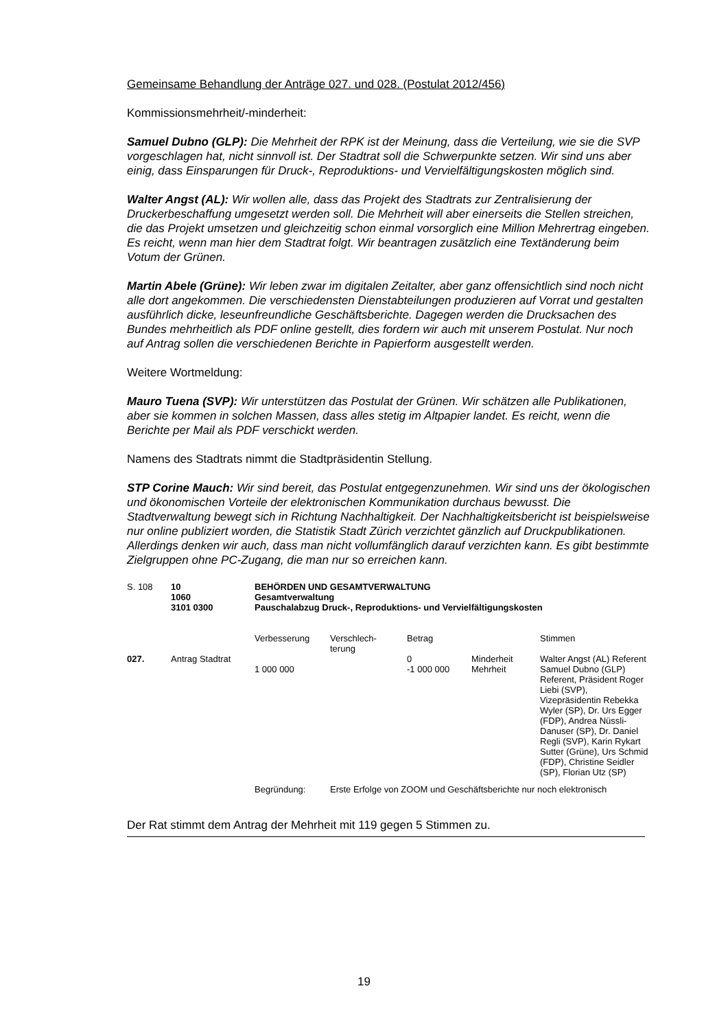Gemeinsame Behandlung der Anträge 027. und 028. (Postulat 2012/456)
Kommissionsmehrheit/-minderheit:
Samuel Dubno (GLP): Die Mehrheit der RPK ist der Meinung, dass die Verteilung, wie sie die SVP vorgeschlagen hat, nicht sinnvoll ist. Der Stadtrat soll die Schwerpunkte setzen. Wir sind uns aber einig, dass Einsparungen für Druck-, Reproduktions- und Vervielfältigungskosten möglich sind.
Walter Angst (AL): Wir wollen alle, dass das Projekt des Stadtrats zur Zentralisierung der Druckerbeschaffung umgesetzt werden soll. Die Mehrheit will aber einerseits die Stellen streichen, die das Projekt umsetzen und gleichzeitig schon einmal vorsorglich eine Million Mehrertrag eingeben. Es reicht, wenn man hier dem Stadtrat folgt. Wir beantragen zusätzlich eine Textänderung beim Votum der Grünen.
Martin Abele (Grüne): Wir leben zwar im digitalen Zeitalter, aber ganz offensichtlich sind noch nicht alle dort angekommen. Die verschiedensten Dienstabteilungen produzieren auf Vorrat und gestalten ausführlich dicke, leseunfreundliche Geschäftsberichte. Dagegen werden die Drucksachen des Bundes mehrheitlich als PDF online gestellt, dies fordern wir auch mit unserem Postulat. Nur noch auf Antrag sollen die verschiedenen Berichte in Papierform ausgestellt werden.
Weitere Wortmeldung:
Mauro Tuena (SVP): Wir unterstützen das Postulat der Grünen. Wir schätzen alle Publikationen, aber sie kommen in solchen Massen, dass alles stetig im Altpapier landet. Es reicht, wenn die Berichte per Mail als PDF verschickt werden.
Namens des Stadtrats nimmt die Stadtpräsidentin Stellung.
STP Corine Mauch: Wir sind bereit, das Postulat entgegenzunehmen. Wir sind uns der ökologischen und ökonomischen Vorteile der elektronischen Kommunikation durchaus bewusst. Die Stadtverwaltung bewegt sich in Richtung Nachhaltigkeit. Der Nachhaltigkeitsbericht ist beispielsweise nur online publiziert worden, die Statistik Stadt Zürich verzichtet gänzlich auf Druckpublikationen. Allerdings denken wir auch, dass man nicht vollumfänglich darauf verzichten kann. Es gibt bestimmte Zielgruppen ohne PC-Zugang, die man nur so erreichen kann.
| S. 108 | 10 1060 3101 0300 | BEHÖRDEN UND GESAMTVERWALTUNG Gesamtverwaltung Pauschalabzug Druck-, Reproduktions- und Vervielfältigungskosten | | | | |
| | | Verbesserung | Verschlech- terung | Betrag | | Stimmen |
| 027. | Antrag Stadtrat | 1 000 000 | | 0 -1 000 000 | Minderheit Mehrheit | Walter Angst (AL) Referent Samuel Dubno (GLP) Referent, Präsident Roger Liebi (SVP), Vizepräsidentin Rebekka Wyler (SP), Dr. Urs Egger (FDP), Andrea Nüssli-Danuser (SP), Dr. Daniel Regli (SVP), Karin Rykart Sutter (Grüne), Urs Schmid (FDP), Christine Seidler (SP), Florian Utz (SP) |
| | | Begründung: | Erste Erfolge von ZOOM und Geschäftsberichte nur noch elektronisch | | | |
Der Rat stimmt dem Antrag der Mehrheit mit 119 gegen 5 Stimmen zu.
19